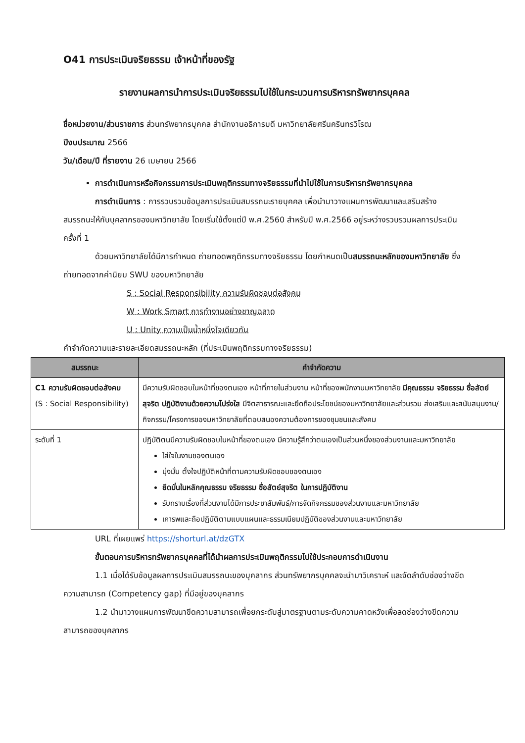O41 การประเมินจริยธรรม เจ้าหน้าที่ของรัฐ
รายงานผลการนำการประเมินจริยธรรมไปใช้ในกระบวนการบริหารทรัพยากรบุคคล
ชื่อหน่วยงาน/ส่วนราชการ ส่วนทรัพยากรบุคคล สำนักงานอธิการบดี มหาวิทยาลัยศรีนครินทรวิโรฒ
ปีงบประมาณ 2566
วัน/เดือน/ปี ที่รายงาน 26 เมษายน 2566
การดำเนินการหรือกิจกรรมการประเมินพฤติกรรมทางจริยธรรมที่นำไปใช้ในการบริหารทรัพยากรบุคคล
การดำเนินการ : การรวบรวมข้อมูลการประเมินสมรรถนะรายบุคคล เพื่อนำมาวางแผนการพัฒนาและเสริมสร้างสมรรถนะให้กับบุคลากรของมหาวิทยาลัย โดยเริ่มใช้ตั้งแต่ปี พ.ศ.2560 สำหรับปี พ.ศ.2566 อยู่ระหว่างรวบรวมผลการประเมินครั้งที่ 1
ด้วยมหาวิทยาลัยได้มีการกำหนด ถ่ายทอดพฤติกรรมทางจริยธรรม โดยกำหนดเป็นสมรรถนะหลักของมหาวิทยาลัย ซึ่งถ่ายทอดจากค่านิยม SWU ของมหาวิทยาลัย
S : Social Responsibility ความรับผิดชอบต่อสังคม
W : Work Smart การทำงานอย่างชาญฉลาด
U : Unity ความเป็นน้ำหนึ่งใจเดียวกัน
คำจำกัดความและรายละเอียดสมรรถนะหลัก (ที่ประเมินพฤติกรรมทางจริยธรรม)
| สมรรถนะ | คำจำกัดความ |
| --- | --- |
| C1 ความรับผิดชอบต่อสังคม (S : Social Responsibility) | มีความรับผิดชอบในหน้าที่ของตนเอง หน้าที่ภายในส่วนงาน หน้าที่ของพนักงานมหาวิทยาลัย มีคุณธรรม จริยธรรม ซื่อสัตย์สุจริต ปฏิบัติงานด้วยความโปร่งใส มีจิตสาธารณะและยึดถือประโยชน์ของมหาวิทยาลัยและส่วนรวม ส่งเสริมและสนับสนุนงาน/กิจกรรม/โครงการของมหาวิทยาลัยที่ตอบสนองความต้องการของชุมชนและสังคม |
| ระดับที่ 1 | ปฏิบัติตนมีความรับผิดชอบในหน้าที่ของตนเอง มีความรู้สึกว่าตนเองเป็นส่วนหนึ่งของส่วนงานและมหาวิทยาลัย ใส่ใจในงานของตนเอง มุ่งมั่น ตั้งใจปฏิบัติหน้าที่ตามความรับผิดชอบของตนเอง ยึดมั่นในหลักคุณธรรม จริยธรรม ซื่อสัตย์สุจริต ในการปฏิบัติงาน รับทราบเรื่องที่ส่วนงานได้มีการประชาสัมพันธ์/การจัดกิจกรรมของส่วนงานและมหาวิทยาลัย เคารพและถือปฏิบัติตามแบบแผนและธรรมเนียมปฏิบัติของส่วนงานและมหาวิทยาลัย |
URL ที่เผยแพร่ https://shorturl.at/dzGTX
ขั้นตอนการบริหารทรัพยากรบุคคลที่ได้นำผลการประเมินพฤติกรรมไปใช้ประกอบการดำเนินงาน
1.1 เมื่อได้รับข้อมูลผลการประเมินสมรรถนะของบุคลากร ส่วนทรัพยากรบุคคลจะนำมาวิเคราะห์ และจัดลำดับช่องว่างขีดความสามารถ (Competency gap) ที่มีอยู่ของบุคลากร
1.2 นำมาวางแผนการพัฒนาขีดความสามารถเพื่อยกระดับสู่มาตรฐานตามระดับความคาดหวังเพื่อลดช่องว่างขีดความสามารถของบุคลากร